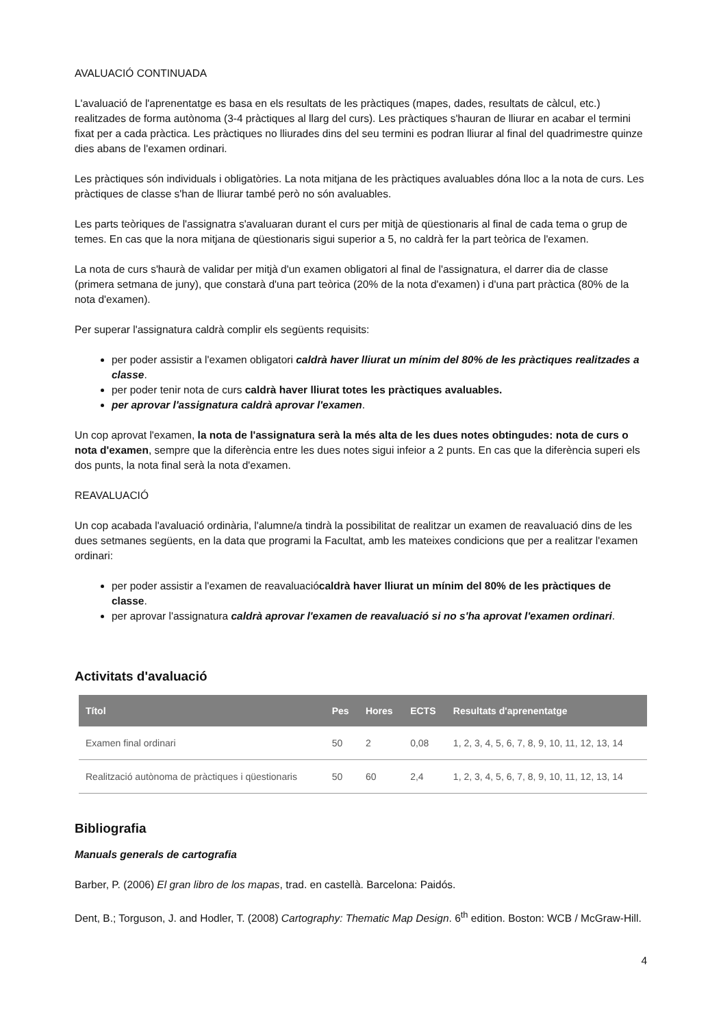AVALUACIÓ CONTINUADA
L'avaluació de l'aprenentatge es basa en els resultats de les pràctiques (mapes, dades, resultats de càlcul, etc.) realitzades de forma autònoma (3-4 pràctiques al llarg del curs). Les pràctiques s'hauran de lliurar en acabar el termini fixat per a cada pràctica. Les pràctiques no lliurades dins del seu termini es podran lliurar al final del quadrimestre quinze dies abans de l'examen ordinari.
Les pràctiques són individuals i obligatòries. La nota mitjana de les pràctiques avaluables dóna lloc a la nota de curs. Les pràctiques de classe s'han de lliurar també però no són avaluables.
Les parts teòriques de l'assignatra s'avaluaran durant el curs per mitjà de qüestionaris al final de cada tema o grup de temes. En cas que la nora mitjana de qüestionaris sigui superior a 5, no caldrà fer la part teòrica de l'examen.
La nota de curs s'haurà de validar per mitjà d'un examen obligatori al final de l'assignatura, el darrer dia de classe (primera setmana de juny), que constarà d'una part teòrica (20% de la nota d'examen) i d'una part pràctica (80% de la nota d'examen).
Per superar l'assignatura caldrà complir els següents requisits:
per poder assistir a l'examen obligatori caldrà haver lliurat un mínim del 80% de les pràctiques realitzades a classe.
per poder tenir nota de curs caldrà haver lliurat totes les pràctiques avaluables.
per aprovar l'assignatura caldrà aprovar l'examen.
Un cop aprovat l'examen, la nota de l'assignatura serà la més alta de les dues notes obtingudes: nota de curs o nota d'examen, sempre que la diferència entre les dues notes sigui infeior a 2 punts. En cas que la diferència superi els dos punts, la nota final serà la nota d'examen.
REAVALUACIÓ
Un cop acabada l'avaluació ordinària, l'alumne/a tindrà la possibilitat de realitzar un examen de reavaluació dins de les dues setmanes següents, en la data que programi la Facultat, amb les mateixes condicions que per a realitzar l'examen ordinari:
per poder assistir a l'examen de reavaluaciócaldrà haver lliurat un mínim del 80% de les pràctiques de classe.
per aprovar l'assignatura caldrà aprovar l'examen de reavaluació si no s'ha aprovat l'examen ordinari.
Activitats d'avaluació
| Títol | Pes | Hores | ECTS | Resultats d'aprenentatge |
| --- | --- | --- | --- | --- |
| Examen final ordinari | 50 | 2 | 0,08 | 1, 2, 3, 4, 5, 6, 7, 8, 9, 10, 11, 12, 13, 14 |
| Realització autònoma de pràctiques i qüestionaris | 50 | 60 | 2,4 | 1, 2, 3, 4, 5, 6, 7, 8, 9, 10, 11, 12, 13, 14 |
Bibliografia
Manuals generals de cartografia
Barber, P. (2006) El gran libro de los mapas, trad. en castellà. Barcelona: Paidós.
Dent, B.; Torguson, J. and Hodler, T. (2008) Cartography: Thematic Map Design. 6<sup>th</sup> edition. Boston: WCB / McGraw-Hill.
4